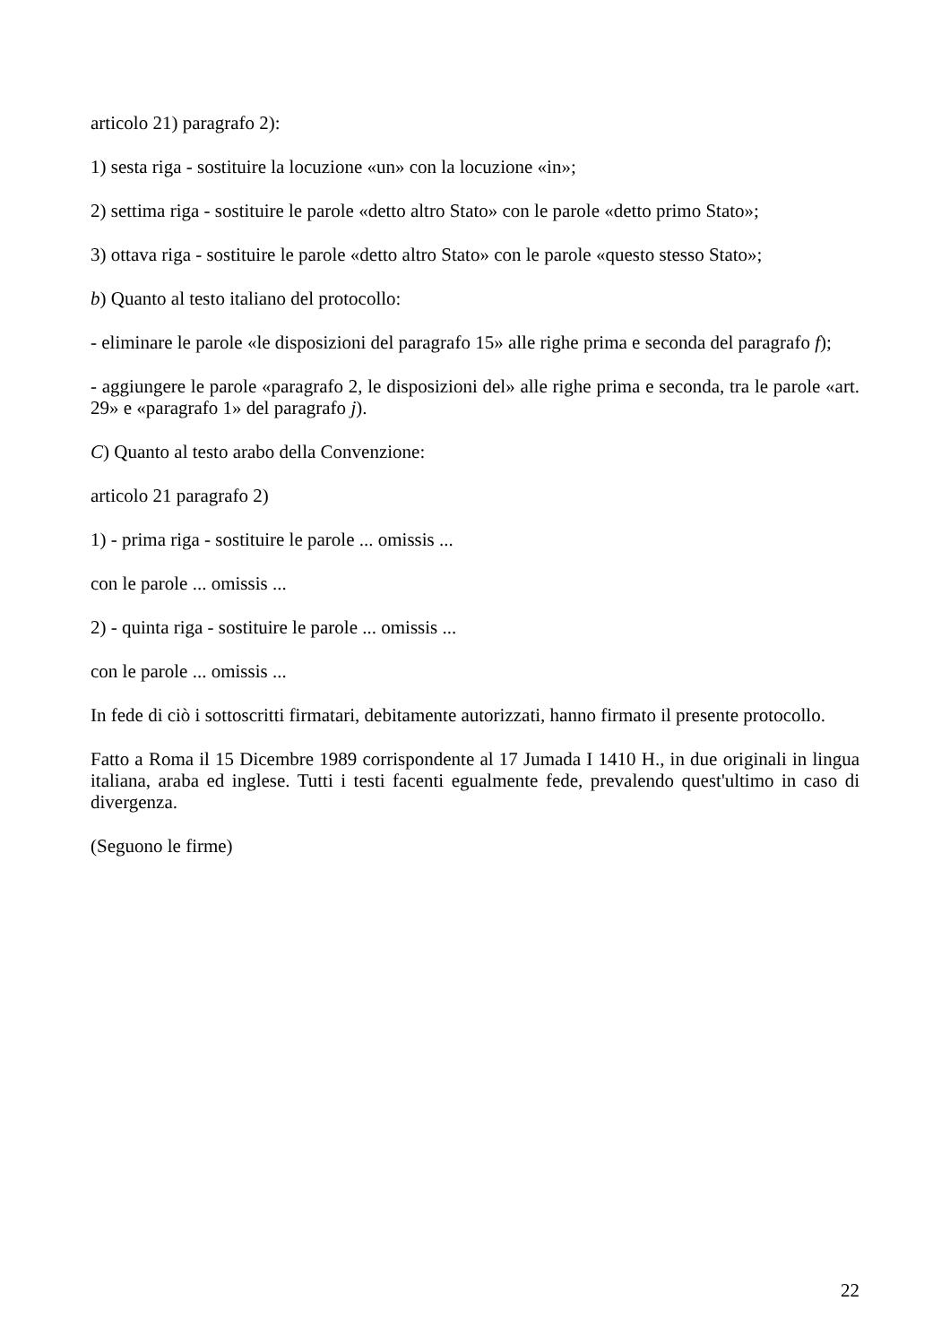articolo 21) paragrafo 2):
1) sesta riga - sostituire la locuzione «un» con la locuzione «in»;
2) settima riga - sostituire le parole «detto altro Stato» con le parole «detto primo Stato»;
3) ottava riga - sostituire le parole «detto altro Stato» con le parole «questo stesso Stato»;
b) Quanto al testo italiano del protocollo:
- eliminare le parole «le disposizioni del paragrafo 15» alle righe prima e seconda del paragrafo f);
- aggiungere le parole «paragrafo 2, le disposizioni del» alle righe prima e seconda, tra le parole «art. 29» e «paragrafo 1» del paragrafo j).
C) Quanto al testo arabo della Convenzione:
articolo 21 paragrafo 2)
1) - prima riga - sostituire le parole ... omissis ...
con le parole ... omissis ...
2) - quinta riga - sostituire le parole ... omissis ...
con le parole ... omissis ...
In fede di ciò i sottoscritti firmatari, debitamente autorizzati, hanno firmato il presente protocollo.
Fatto a Roma il 15 Dicembre 1989 corrispondente al 17 Jumada I 1410 H., in due originali in lingua italiana, araba ed inglese. Tutti i testi facenti egualmente fede, prevalendo quest'ultimo in caso di divergenza.
(Seguono le firme)
22